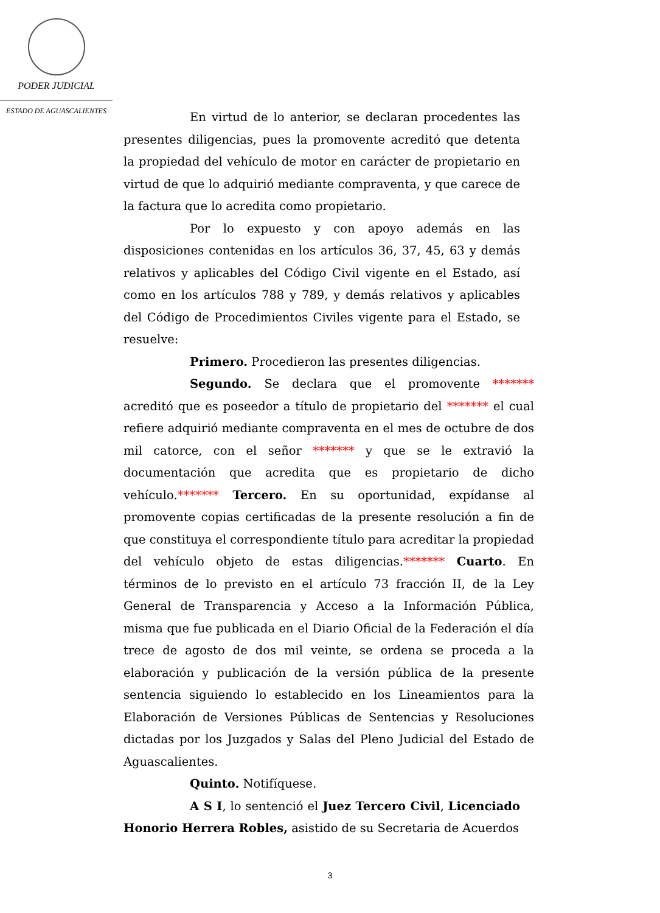PODER JUDICIAL
ESTADO DE AGUASCALIENTES
En virtud de lo anterior, se declaran procedentes las presentes diligencias, pues la promovente acreditó que detenta la propiedad del vehículo de motor en carácter de propietario en virtud de que lo adquirió mediante compraventa, y que carece de la factura que lo acredita como propietario.
Por lo expuesto y con apoyo además en las disposiciones contenidas en los artículos 36, 37, 45, 63 y demás relativos y aplicables del Código Civil vigente en el Estado, así como en los artículos 788 y 789, y demás relativos y aplicables del Código de Procedimientos Civiles vigente para el Estado, se resuelve:
Primero. Procedieron las presentes diligencias.
Segundo. Se declara que el promovente ******* acreditó que es poseedor a título de propietario del ******* el cual refiere adquirió mediante compraventa en el mes de octubre de dos mil catorce, con el señor ******* y que se le extravió la documentación que acredita que es propietario de dicho vehículo.******* Tercero. En su oportunidad, expídanse al promovente copias certificadas de la presente resolución a fin de que constituya el correspondiente título para acreditar la propiedad del vehículo objeto de estas diligencias.******* Cuarto. En términos de lo previsto en el artículo 73 fracción II, de la Ley General de Transparencia y Acceso a la Información Pública, misma que fue publicada en el Diario Oficial de la Federación el día trece de agosto de dos mil veinte, se ordena se proceda a la elaboración y publicación de la versión pública de la presente sentencia siguiendo lo establecido en los Lineamientos para la Elaboración de Versiones Públicas de Sentencias y Resoluciones dictadas por los Juzgados y Salas del Pleno Judicial del Estado de Aguascalientes.
Quinto. Notifíquese.
A S I, lo sentenció el Juez Tercero Civil, Licenciado Honorio Herrera Robles, asistido de su Secretaria de Acuerdos
3